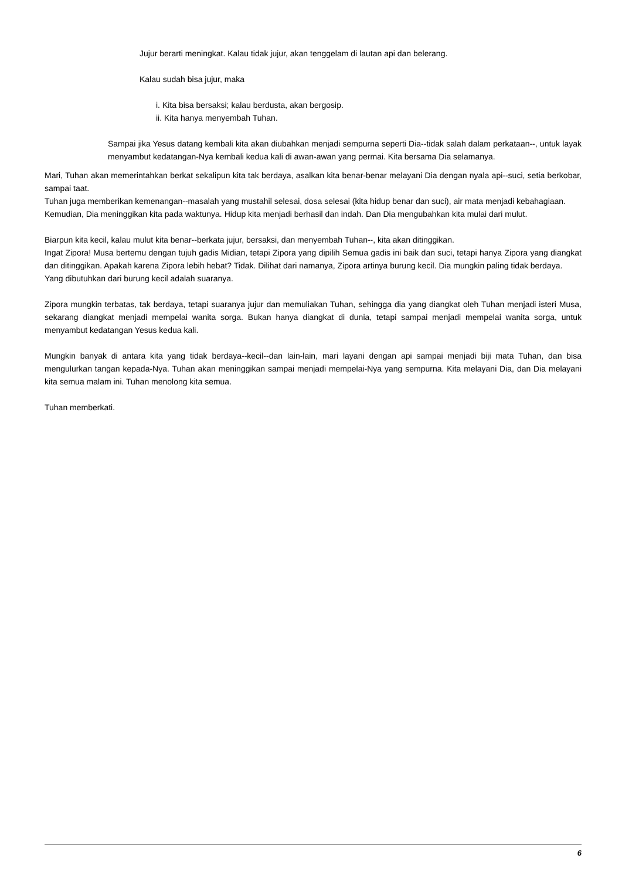Jujur berarti meningkat. Kalau tidak jujur, akan tenggelam di lautan api dan belerang.
Kalau sudah bisa jujur, maka
i. Kita bisa bersaksi; kalau berdusta, akan bergosip.
ii. Kita hanya menyembah Tuhan.
Sampai jika Yesus datang kembali kita akan diubahkan menjadi sempurna seperti Dia--tidak salah dalam perkataan--, untuk layak menyambut kedatangan-Nya kembali kedua kali di awan-awan yang permai. Kita bersama Dia selamanya.
Mari, Tuhan akan memerintahkan berkat sekalipun kita tak berdaya, asalkan kita benar-benar melayani Dia dengan nyala api--suci, setia berkobar, sampai taat.
Tuhan juga memberikan kemenangan--masalah yang mustahil selesai, dosa selesai (kita hidup benar dan suci), air mata menjadi kebahagiaan.
Kemudian, Dia meninggikan kita pada waktunya. Hidup kita menjadi berhasil dan indah. Dan Dia mengubahkan kita mulai dari mulut.
Biarpun kita kecil, kalau mulut kita benar--berkata jujur, bersaksi, dan menyembah Tuhan--, kita akan ditinggikan.
Ingat Zipora! Musa bertemu dengan tujuh gadis Midian, tetapi Zipora yang dipilih Semua gadis ini baik dan suci, tetapi hanya Zipora yang diangkat dan ditinggikan. Apakah karena Zipora lebih hebat? Tidak. Dilihat dari namanya, Zipora artinya burung kecil. Dia mungkin paling tidak berdaya.
Yang dibutuhkan dari burung kecil adalah suaranya.
Zipora mungkin terbatas, tak berdaya, tetapi suaranya jujur dan memuliakan Tuhan, sehingga dia yang diangkat oleh Tuhan menjadi isteri Musa, sekarang diangkat menjadi mempelai wanita sorga. Bukan hanya diangkat di dunia, tetapi sampai menjadi mempelai wanita sorga, untuk menyambut kedatangan Yesus kedua kali.
Mungkin banyak di antara kita yang tidak berdaya--kecil--dan lain-lain, mari layani dengan api sampai menjadi biji mata Tuhan, dan bisa mengulurkan tangan kepada-Nya. Tuhan akan meninggikan sampai menjadi mempelai-Nya yang sempurna. Kita melayani Dia, dan Dia melayani kita semua malam ini. Tuhan menolong kita semua.
Tuhan memberkati.
6